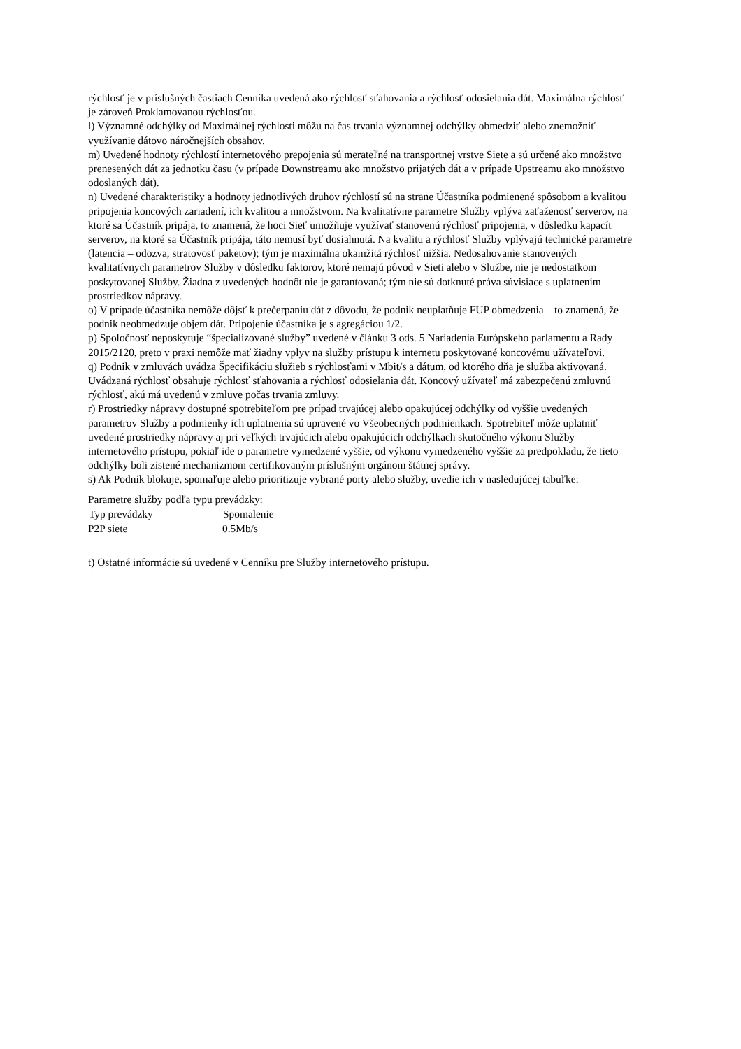rýchlosť je v príslušných častiach Cenníka uvedená ako rýchlosť sťahovania a rýchlosť odosielania dát. Maximálna rýchlosť je zároveň Proklamovanou rýchlosťou.
l) Významné odchýlky od Maximálnej rýchlosti môžu na čas trvania významnej odchýlky obmedziť alebo znemožniť využívanie dátovo náročnejších obsahov.
m) Uvedené hodnoty rýchlostí internetového prepojenia sú merateľné na transportnej vrstve Siete a sú určené ako množstvo prenesených dát za jednotku času (v prípade Downstreamu ako množstvo prijatých dát a v prípade Upstreamu ako množstvo odoslaných dát).
n) Uvedené charakteristiky a hodnoty jednotlivých druhov rýchlostí sú na strane Účastníka podmienené spôsobom a kvalitou pripojenia koncových zariadení, ich kvalitou a množstvom. Na kvalitatívne parametre Služby vplýva zaťaženosť serverov, na ktoré sa Účastník pripája, to znamená, že hoci Sieť umožňuje využívať stanovenú rýchlosť pripojenia, v dôsledku kapacít serverov, na ktoré sa Účastník pripája, táto nemusí byť dosiahnutá. Na kvalitu a rýchlosť Služby vplývajú technické parametre (latencia – odozva, stratovosť paketov); tým je maximálna okamžitá rýchlosť nižšia. Nedosahovanie stanovených kvalitatívnych parametrov Služby v dôsledku faktorov, ktoré nemajú pôvod v Sieti alebo v Službe, nie je nedostatkom poskytovanej Služby. Žiadna z uvedených hodnôt nie je garantovaná; tým nie sú dotknuté práva súvisiace s uplatnením prostriedkov nápravy.
o) V prípade účastníka nemôže dôjsť k prečerpaniu dát z dôvodu, že podnik neuplatňuje FUP obmedzenia – to znamená, že podnik neobmedzuje objem dát. Pripojenie účastníka je s agregáciou 1/2.
p) Spoločnosť neposkytuje “špecializované služby” uvedené v článku 3 ods. 5 Nariadenia Európskeho parlamentu a Rady 2015/2120, preto v praxi nemôže mať žiadny vplyv na služby prístupu k internetu poskytované koncovému užívateľovi.
q) Podnik v zmluvách uvádza Špecifikáciu služieb s rýchlosťami v Mbit/s a dátum, od ktorého dňa je služba aktivovaná. Uvádzaná rýchlosť obsahuje rýchlosť sťahovania a rýchlosť odosielania dát. Koncový užívateľ má zabezpečenú zmluvnú rýchlosť, akú má uvedenú v zmluve počas trvania zmluvy.
r) Prostriedky nápravy dostupné spotrebiteľom pre prípad trvajúcej alebo opakujúcej odchýlky od vyššie uvedených parametrov Služby a podmienky ich uplatnenia sú upravené vo Všeobecných podmienkach. Spotrebiteľ môže uplatniť uvedené prostriedky nápravy aj pri veľkých trvajúcich alebo opakujúcich odchýlkach skutočného výkonu Služby internetového prístupu, pokiaľ ide o parametre vymedzené vyššie, od výkonu vymedzeného vyššie za predpokladu, že tieto odchýlky boli zistené mechanizmom certifikovaným príslušným orgánom štátnej správy.
s) Ak Podnik blokuje, spomaľuje alebo prioritizuje vybrané porty alebo služby, uvedie ich v nasledujúcej tabuľke:
Parametre služby podľa typu prevádzky:
| Typ prevádzky | Spomalenie |
| --- | --- |
| P2P siete | 0.5Mb/s |
t) Ostatné informácie sú uvedené v Cenníku pre Služby internetového prístupu.